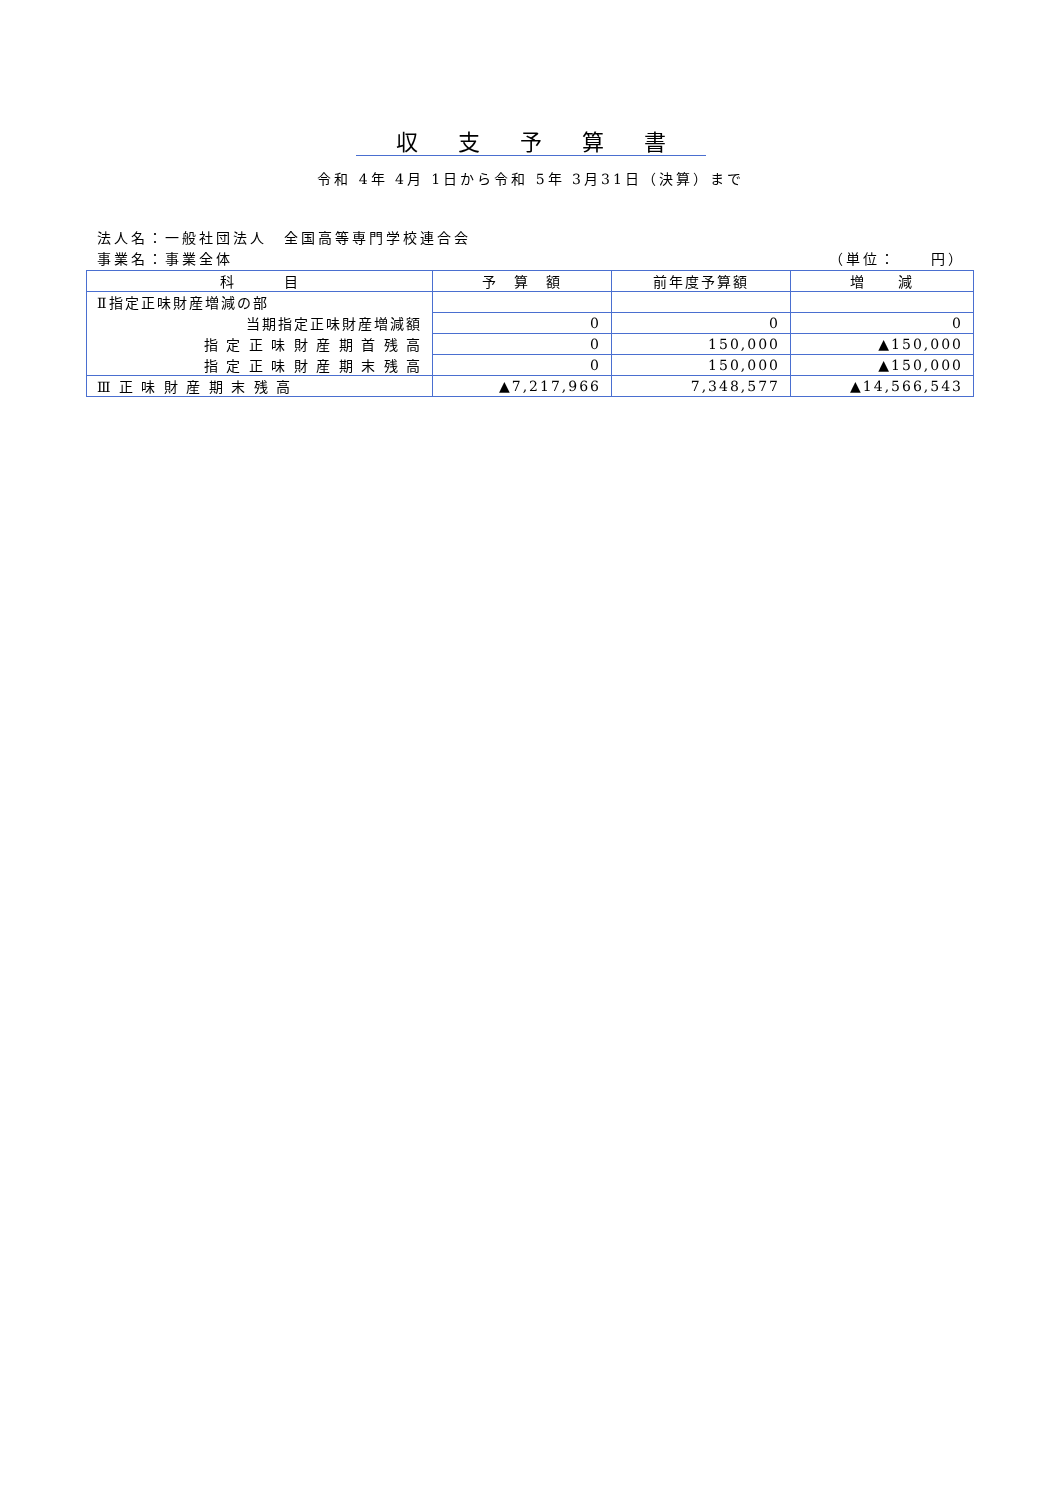収支予算書
令和 4年 4月 1日から令和 5年 3月31日（決算）まで
法人名：一般社団法人　全国高等専門学校連合会
事業名：事業全体 （単位：　　円）
| 科 目 | 予 算 額 | 前年度予算額 | 増 減 |
| --- | --- | --- | --- |
| Ⅱ指定正味財産増減の部 | | | |
| 当期指定正味財産増減額 | 0 | 0 | 0 |
| 指 定 正 味 財 産 期 首 残 高 | 0 | 150,000 | ▲150,000 |
| 指 定 正 味 財 産 期 末 残 高 | 0 | 150,000 | ▲150,000 |
| Ⅲ 正 味 財 産 期 末 残 高 | ▲7,217,966 | 7,348,577 | ▲14,566,543 |